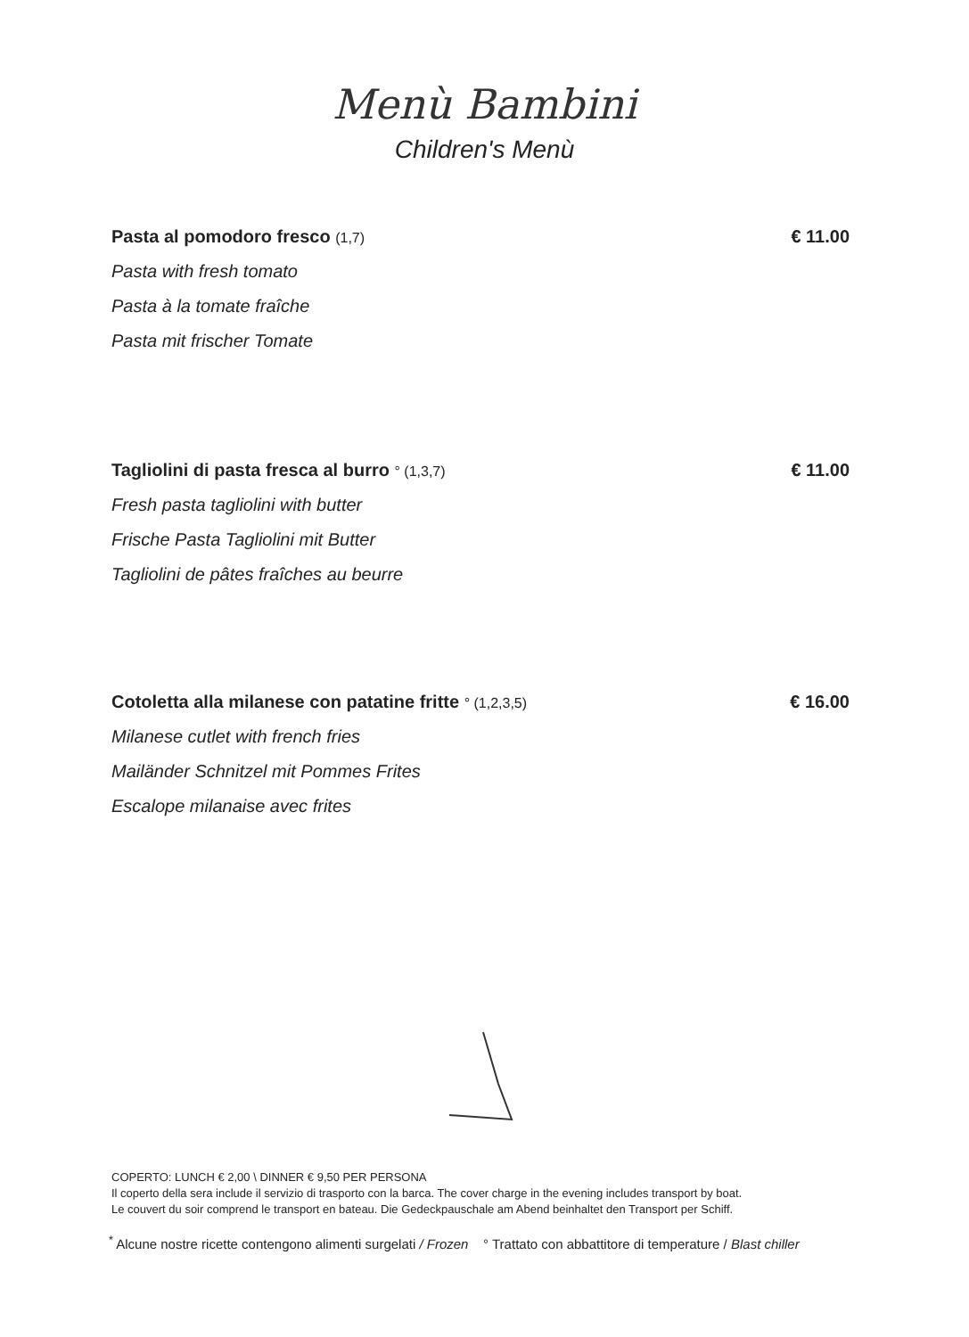Menù Bambini
Children's Menù
Pasta al pomodoro fresco (1,7) € 11.00
Pasta with fresh tomato
Pasta à la tomate fraîche
Pasta mit frischer Tomate
Tagliolini di pasta fresca al burro ° (1,3,7) € 11.00
Fresh pasta tagliolini with butter
Frische Pasta Tagliolini mit Butter
Tagliolini de pâtes fraîches au beurre
Cotoletta alla milanese con patatine fritte ° (1,2,3,5) € 16.00
Milanese cutlet with french fries
Mailänder Schnitzel mit Pommes Frites
Escalope milanaise avec frites
COPERTO: LUNCH € 2,00 \ DINNER € 9,50 PER PERSONA
Il coperto della sera include il servizio di trasporto con la barca. The cover charge in the evening includes transport by boat.
Le couvert du soir comprend le transport en bateau. Die Gedeckpauschale am Abend beinhaltet den Transport per Schiff.
<sup>*</sup> Alcune nostre ricette contengono alimenti surgelati / Frozen ° Trattato con abbattitore di temperature / Blast chiller